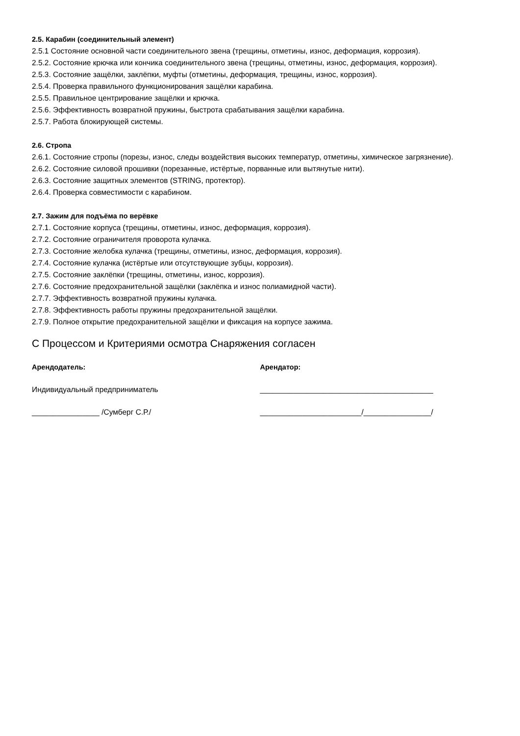2.5. Карабин (соединительный элемент)
2.5.1 Состояние основной части соединительного звена (трещины, отметины, износ, деформация, коррозия).
2.5.2. Состояние крючка или кончика соединительного звена (трещины, отметины, износ, деформация, коррозия).
2.5.3. Состояние защёлки, заклёпки, муфты (отметины, деформация, трещины, износ, коррозия).
2.5.4. Проверка правильного функционирования защёлки карабина.
2.5.5. Правильное центрирование защёлки и крючка.
2.5.6. Эффективность возвратной пружины, быстрота срабатывания защёлки карабина.
2.5.7. Работа блокирующей системы.
2.6. Стропа
2.6.1. Состояние стропы (порезы, износ, следы воздействия высоких температур, отметины, химическое загрязнение).
2.6.2. Состояние силовой прошивки (порезанные, истёртые, порванные или вытянутые нити).
2.6.3. Состояние защитных элементов (STRING, протектор).
2.6.4. Проверка совместимости с карабином.
2.7. Зажим для подъёма по верёвке
2.7.1. Состояние корпуса (трещины, отметины, износ, деформация, коррозия).
2.7.2. Состояние ограничителя проворота кулачка.
2.7.3. Состояние желобка кулачка (трещины, отметины, износ, деформация, коррозия).
2.7.4. Состояние кулачка (истёртые или отсутствующие зубцы, коррозия).
2.7.5. Состояние заклёпки (трещины, отметины, износ, коррозия).
2.7.6. Состояние предохранительной защёлки (заклёпка и износ полиамидной части).
2.7.7. Эффективность возвратной пружины кулачка.
2.7.8. Эффективность работы пружины предохранительной защёлки.
2.7.9. Полное открытие предохранительной защёлки и фиксация на корпусе зажима.
С Процессом и Критериями осмотра Снаряжения согласен
Арендодатель: Арендатор:
Индивидуальный предприниматель _________________________________________
________________ /Сумберг С.Р./ ________________________/________________/